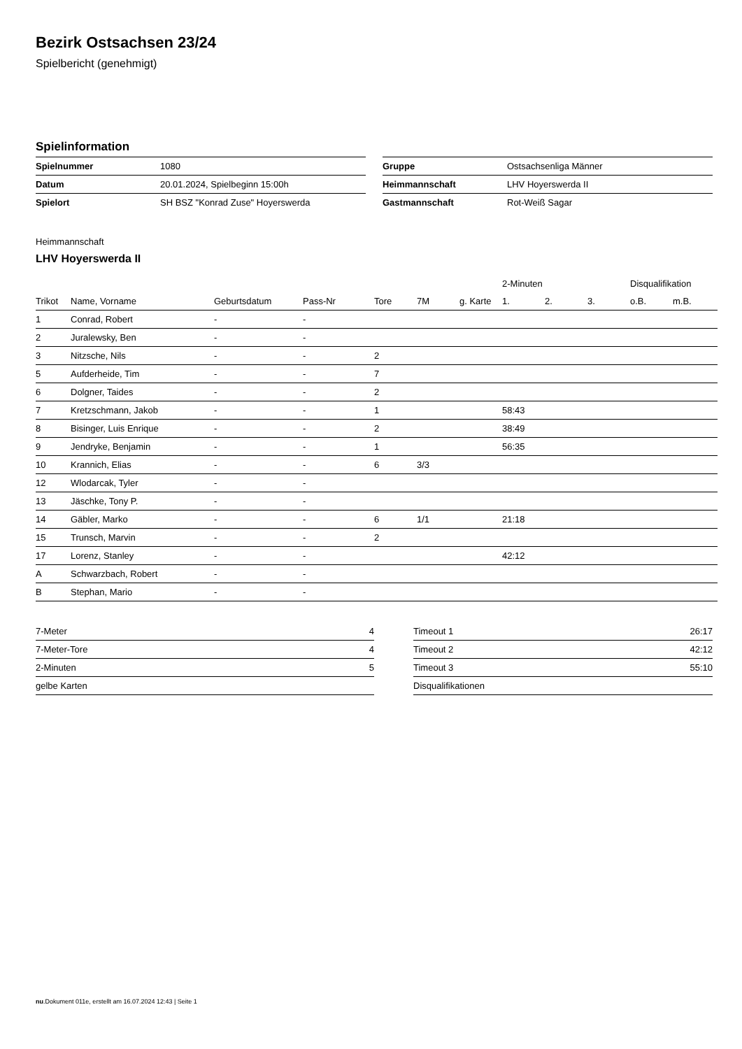Bezirk Ostsachsen 23/24
Spielbericht (genehmigt)
Spielinformation
| Spielnummer | 1080 |
| Datum | 20.01.2024, Spielbeginn 15:00h |
| Spielort | SH BSZ "Konrad Zuse" Hoyerswerda |
| Gruppe | Ostsachsenliga Männer |
| Heimmannschaft | LHV Hoyerswerda II |
| Gastmannschaft | Rot-Weiß Sagar |
Heimmannschaft
LHV Hoyerswerda II
| | | | | | | | 2-Minuten | | | Disqualifikation | |
| --- | --- | --- | --- | --- | --- | --- | --- | --- | --- | --- | --- |
| Trikot | Name, Vorname | Geburtsdatum | Pass-Nr | Tore | 7M | g. Karte | 1. | 2. | 3. | o.B. | m.B. |
| 1 | Conrad, Robert | - | - | | | | | | | | |
| 2 | Juralewsky, Ben | - | - | | | | | | | | |
| 3 | Nitzsche, Nils | - | - | 2 | | | | | | | |
| 5 | Aufderheide, Tim | - | - | 7 | | | | | | | |
| 6 | Dolgner, Taides | - | - | 2 | | | | | | | |
| 7 | Kretzschmann, Jakob | - | - | 1 | | | 58:43 | | | | |
| 8 | Bisinger, Luis Enrique | - | - | 2 | | | 38:49 | | | | |
| 9 | Jendryke, Benjamin | - | - | 1 | | | 56:35 | | | | |
| 10 | Krannich, Elias | - | - | 6 | 3/3 | | | | | | |
| 12 | Wlodarcak, Tyler | - | - | | | | | | | | |
| 13 | Jäschke, Tony P. | - | - | | | | | | | | |
| 14 | Gäbler, Marko | - | - | 6 | 1/1 | | 21:18 | | | | |
| 15 | Trunsch, Marvin | - | - | 2 | | | | | | | |
| 17 | Lorenz, Stanley | - | - | | | | 42:12 | | | | |
| A | Schwarzbach, Robert | - | - | | | | | | | | |
| B | Stephan, Mario | - | - | | | | | | | | |
| 7-Meter | 4 |
| 7-Meter-Tore | 4 |
| 2-Minuten | 5 |
| gelbe Karten | |
| Timeout 1 | 26:17 |
| Timeout 2 | 42:12 |
| Timeout 3 | 55:10 |
| Disqualifikationen | |
nu.Dokument 011e, erstellt am 16.07.2024 12:43 | Seite 1